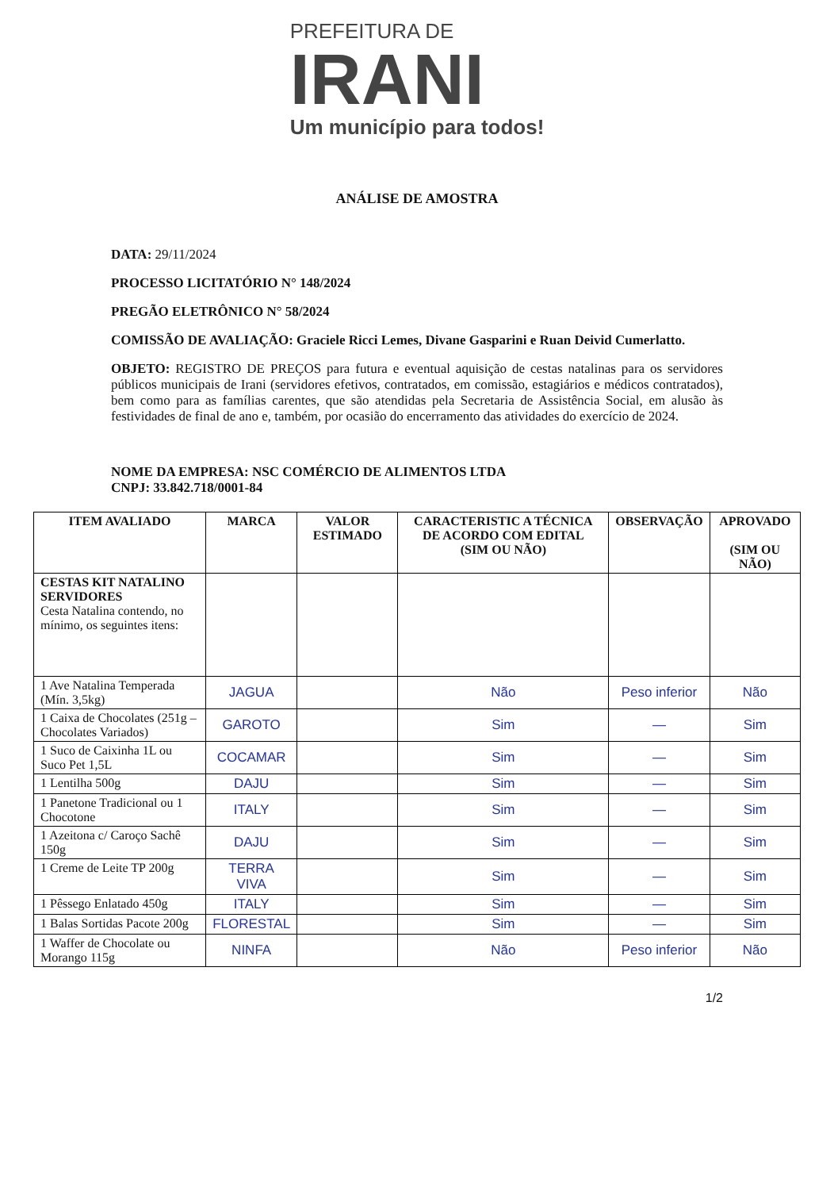PREFEITURA DE
IRANI
Um município para todos!
ANÁLISE DE AMOSTRA
DATA: 29/11/2024
PROCESSO LICITATÓRIO N° 148/2024
PREGÃO ELETRÔNICO N° 58/2024
COMISSÃO DE AVALIAÇÃO: Graciele Ricci Lemes, Divane Gasparini e Ruan Deivid Cumerlatto.
OBJETO: REGISTRO DE PREÇOS para futura e eventual aquisição de cestas natalinas para os servidores públicos municipais de Irani (servidores efetivos, contratados, em comissão, estagiários e médicos contratados), bem como para as famílias carentes, que são atendidas pela Secretaria de Assistência Social, em alusão às festividades de final de ano e, também, por ocasião do encerramento das atividades do exercício de 2024.
NOME DA EMPRESA: NSC COMÉRCIO DE ALIMENTOS LTDA
CNPJ: 33.842.718/0001-84
| ITEM AVALIADO | MARCA | VALOR ESTIMADO | CARACTERISTIC A TÉCNICA DE ACORDO COM EDITAL (SIM OU NÃO) | OBSERVAÇÃO | APROVADO (SIM OU NÃO) |
| --- | --- | --- | --- | --- | --- |
| CESTAS KIT NATALINO SERVIDORES Cesta Natalina contendo, no mínimo, os seguintes itens: | | | | | |
| 1 Ave Natalina Temperada (Mín. 3,5kg) | JAGUA | | Não | Peso inferior | Não |
| 1 Caixa de Chocolates (251g – Chocolates Variados) | GAROTO | | Sim | — | Sim |
| 1 Suco de Caixinha 1L ou Suco Pet 1,5L | COCAMAR | | Sim | — | Sim |
| 1 Lentilha 500g | DAJU | | Sim | — | Sim |
| 1 Panetone Tradicional ou 1 Chocotone | ITALY | | Sim | — | Sim |
| 1 Azeitona c/ Caroço Sachê 150g | DAJU | | Sim | — | Sim |
| 1 Creme de Leite TP 200g | TERRA VIVA | | Sim | — | Sim |
| 1 Pêssego Enlatado 450g | ITALY | | Sim | — | Sim |
| 1 Balas Sortidas Pacote 200g | FLORESTAL | | Sim | — | Sim |
| 1 Waffer de Chocolate ou Morango 115g | NINFA | | Não | Peso inferior | Não |
1/2